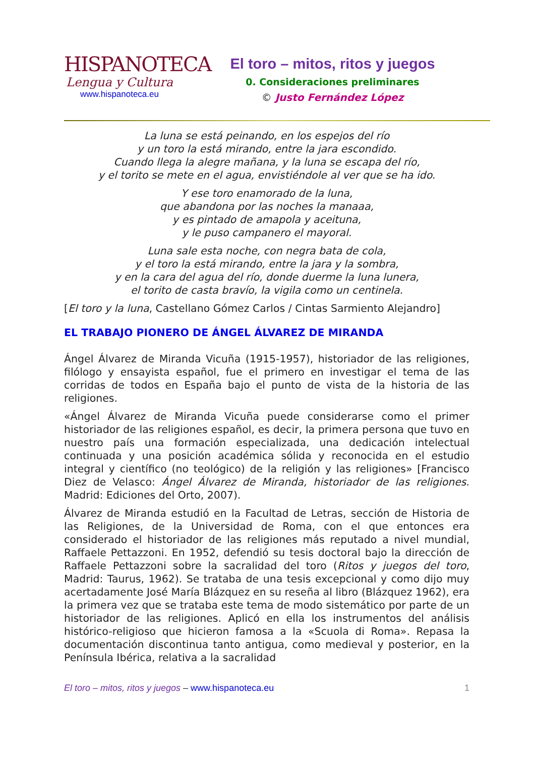HISPANOTECA
Lengua y Cultura
www.hispanoteca.eu
El toro – mitos, ritos y juegos
0. Consideraciones preliminares
© Justo Fernández López
La luna se está peinando, en los espejos del río
y un toro la está mirando, entre la jara escondido.
Cuando llega la alegre mañana, y la luna se escapa del río,
y el torito se mete en el agua, envistiéndole al ver que se ha ido.
Y ese toro enamorado de la luna,
que abandona por las noches la manaaa,
y es pintado de amapola y aceituna,
y le puso campanero el mayoral.
Luna sale esta noche, con negra bata de cola,
y el toro la está mirando, entre la jara y la sombra,
y en la cara del agua del río, donde duerme la luna lunera,
el torito de casta bravío, la vigila como un centinela.
[El toro y la luna, Castellano Gómez Carlos / Cintas Sarmiento Alejandro]
EL TRABAJO PIONERO DE ÁNGEL ÁLVAREZ DE MIRANDA
Ángel Álvarez de Miranda Vicuña (1915-1957), historiador de las religiones, filólogo y ensayista español, fue el primero en investigar el tema de las corridas de todos en España bajo el punto de vista de la historia de las religiones.
«Ángel Álvarez de Miranda Vicuña puede considerarse como el primer historiador de las religiones español, es decir, la primera persona que tuvo en nuestro país una formación especializada, una dedicación intelectual continuada y una posición académica sólida y reconocida en el estudio integral y científico (no teológico) de la religión y las religiones» [Francisco Diez de Velasco: Ángel Álvarez de Miranda, historiador de las religiones. Madrid: Ediciones del Orto, 2007).
Álvarez de Miranda estudió en la Facultad de Letras, sección de Historia de las Religiones, de la Universidad de Roma, con el que entonces era considerado el historiador de las religiones más reputado a nivel mundial, Raffaele Pettazzoni. En 1952, defendió su tesis doctoral bajo la dirección de Raffaele Pettazzoni sobre la sacralidad del toro (Ritos y juegos del toro, Madrid: Taurus, 1962). Se trataba de una tesis excepcional y como dijo muy acertadamente José María Blázquez en su reseña al libro (Blázquez 1962), era la primera vez que se trataba este tema de modo sistemático por parte de un historiador de las religiones. Aplicó en ella los instrumentos del análisis histórico-religioso que hicieron famosa a la «Scuola di Roma». Repasa la documentación discontinua tanto antigua, como medieval y posterior, en la Península Ibérica, relativa a la sacralidad
El toro – mitos, ritos y juegos – www.hispanoteca.eu 1